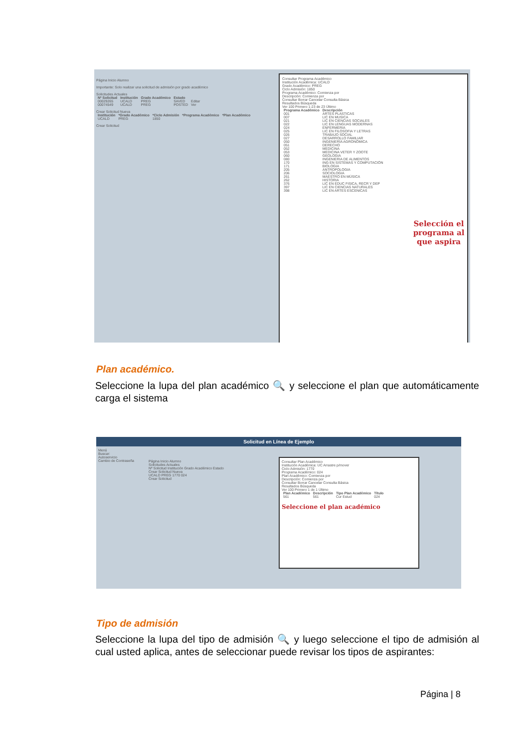Página Inicio Alumno
Importante: Solo realizar una solicitud de admisión por grado académico
Solicitudes Actuales
| Nº Solicitud | Institución | Grado Académico | Estado | |
| --- | --- | --- | --- | --- |
| 00029265 | UCALD | PREG | SAVED | Editar |
| 00074549 | UCALD | PREG | POSTED | Ver |
Crear Solicitud Nueva
| Institución | *Grado Académico | *Ciclo Admisión | *Programa Académico | *Plan Académico |
| --- | --- | --- | --- | --- |
| UCALD | PREG | 1850 | | |
Crear Solicitud
Consultar Programa Académico
Institución Académica: UCALD
Grado Académico: PREG
Ciclo Admisión: 1850
Programa Académico: Comienza por
Descripción: Comienza por
Consultar Borrar Cancelar Consulta Básica
Resultados Búsqueda
Ver 100 Primero 1-23 de 23 Último
| Programa Académico | Descripción |
| --- | --- |
| 001 | ARTES PLASTICAS |
| 007 | LIC EN MUSICA |
| 021 | LIC EN CIENCIAS SOCIALES |
| 022 | LIC EN LENGUAS MODERNAS |
| 024 | ENFERMERIA |
| 025 | LIC EN FILOSOFIA Y LETRAS |
| 026 | TRABAJO SOCIAL |
| 027 | DESARROLLO FAMILIAR |
| 050 | INGENIERÍA AGRONÓMICA |
| 051 | DERECHO |
| 052 | MEDICINA |
| 053 | MEDICINA VETER Y ZOOTE |
| 060 | GEOLOGIA |
| 080 | INGENIERIA DE ALIMENTOS |
| 170 | ING EN SISTEMAS Y COMPUTACIÓN |
| 171 | BIOLOGIA |
| 205 | ANTROPOLOGIA |
| 206 | SOCIOLOGIA |
| 261 | MAESTRO EN MÚSICA |
| 262 | HISTORIA |
| 376 | LIC EN EDUC FISICA, RECR Y DEP |
| 397 | LIC EN CIENCIAS NATURALES |
| 398 | LIC EN ARTES ESCENICAS |
Selección el programa al que aspira
Plan académico.
Seleccione la lupa del plan académico 🔍 y seleccione el plan que automáticamente carga el sistema
Solicitud en Línea de Ejemplo
Menú
Buscar:
Autoservicio
Cambio de Contraseña
Página Inicio Alumno
Solicitudes Actuales
Nº Solicitud Institución Grado Académico Estado
Crear Solicitud Nueva
UCALD PREG 1770 024
Crear Solicitud
Consultar Plan Académico
Institución Académica: UC Arrastre p/mover
Ciclo Admisión: 1770
Programa Académico: 024
Plan Académico: Comienza por
Descripción: Comienza por
Consultar Borrar Cancelar Consulta Básica
Resultados Búsqueda
Ver 100 Primero 1 de 1 Último
| Plan Académico | Descripción | Tipo Plan Académico | Título |
| --- | --- | --- | --- |
| 561 | 561 | Cur Estud | 024 |
Seleccione el plan académico
Tipo de admisión
Seleccione la lupa del tipo de admisión 🔍 y luego seleccione el tipo de admisión al cual usted aplica, antes de seleccionar puede revisar los tipos de aspirantes:
Página | 8